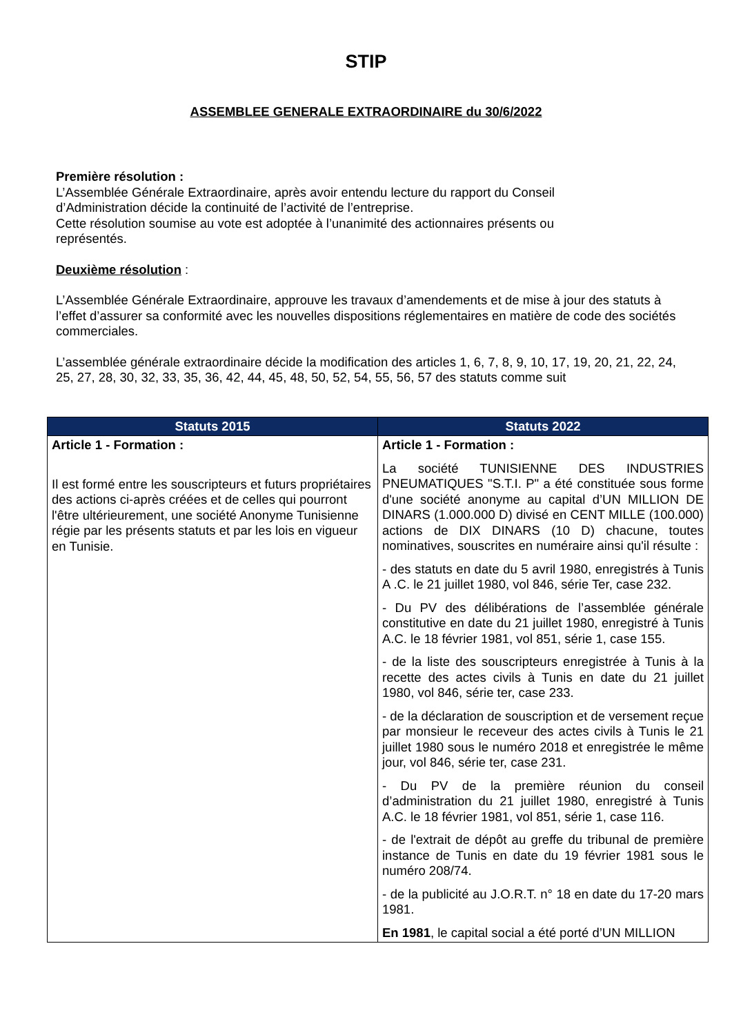STIP
ASSEMBLEE GENERALE EXTRAORDINAIRE du 30/6/2022
Première résolution :
L’Assemblée Générale Extraordinaire, après avoir entendu lecture du rapport du Conseil
d’Administration décide la continuité de l’activité de l’entreprise.
Cette résolution soumise au vote est adoptée à l’unanimité des actionnaires présents ou
représentés.
Deuxième résolution :
L’Assemblée Générale Extraordinaire, approuve les travaux d’amendements et de mise à jour des statuts à l’effet d’assurer sa conformité avec les nouvelles dispositions réglementaires en matière de code des sociétés commerciales.
L’assemblée générale extraordinaire décide la modification des articles 1, 6, 7, 8, 9, 10, 17, 19, 20, 21, 22, 24, 25, 27, 28, 30, 32, 33, 35, 36, 42, 44, 45, 48, 50, 52, 54, 55, 56, 57 des statuts comme suit
| Statuts 2015 | Statuts 2022 |
| --- | --- |
| Article 1 - Formation : Il est formé entre les souscripteurs et futurs propriétaires des actions ci-après créées et de celles qui pourront l'être ultérieurement, une société Anonyme Tunisienne régie par les présents statuts et par les lois en vigueur en Tunisie. | Article 1 - Formation : La société TUNISIENNE DES INDUSTRIES PNEUMATIQUES "S.T.I. P" a été constituée sous forme d'une société anonyme au capital d’UN MILLION DE DINARS (1.000.000 D) divisé en CENT MILLE (100.000) actions de DIX DINARS (10 D) chacune, toutes nominatives, souscrites en numéraire ainsi qu'il résulte : - des statuts en date du 5 avril 1980, enregistrés à Tunis A .C. le 21 juillet 1980, vol 846, série Ter, case 232. - Du PV des délibérations de l’assemblée générale constitutive en date du 21 juillet 1980, enregistré à Tunis A.C. le 18 février 1981, vol 851, série 1, case 155. - de la liste des souscripteurs enregistrée à Tunis à la recette des actes civils à Tunis en date du 21 juillet 1980, vol 846, série ter, case 233. - de la déclaration de souscription et de versement reçue par monsieur le receveur des actes civils à Tunis le 21 juillet 1980 sous le numéro 2018 et enregistrée le même jour, vol 846, série ter, case 231. - Du PV de la première réunion du conseil d’administration du 21 juillet 1980, enregistré à Tunis A.C. le 18 février 1981, vol 851, série 1, case 116. - de l'extrait de dépôt au greffe du tribunal de première instance de Tunis en date du 19 février 1981 sous le numéro 208/74. - de la publicité au J.O.R.T. n° 18 en date du 17-20 mars 1981. En 1981 , le capital social a été porté d’UN MILLION |